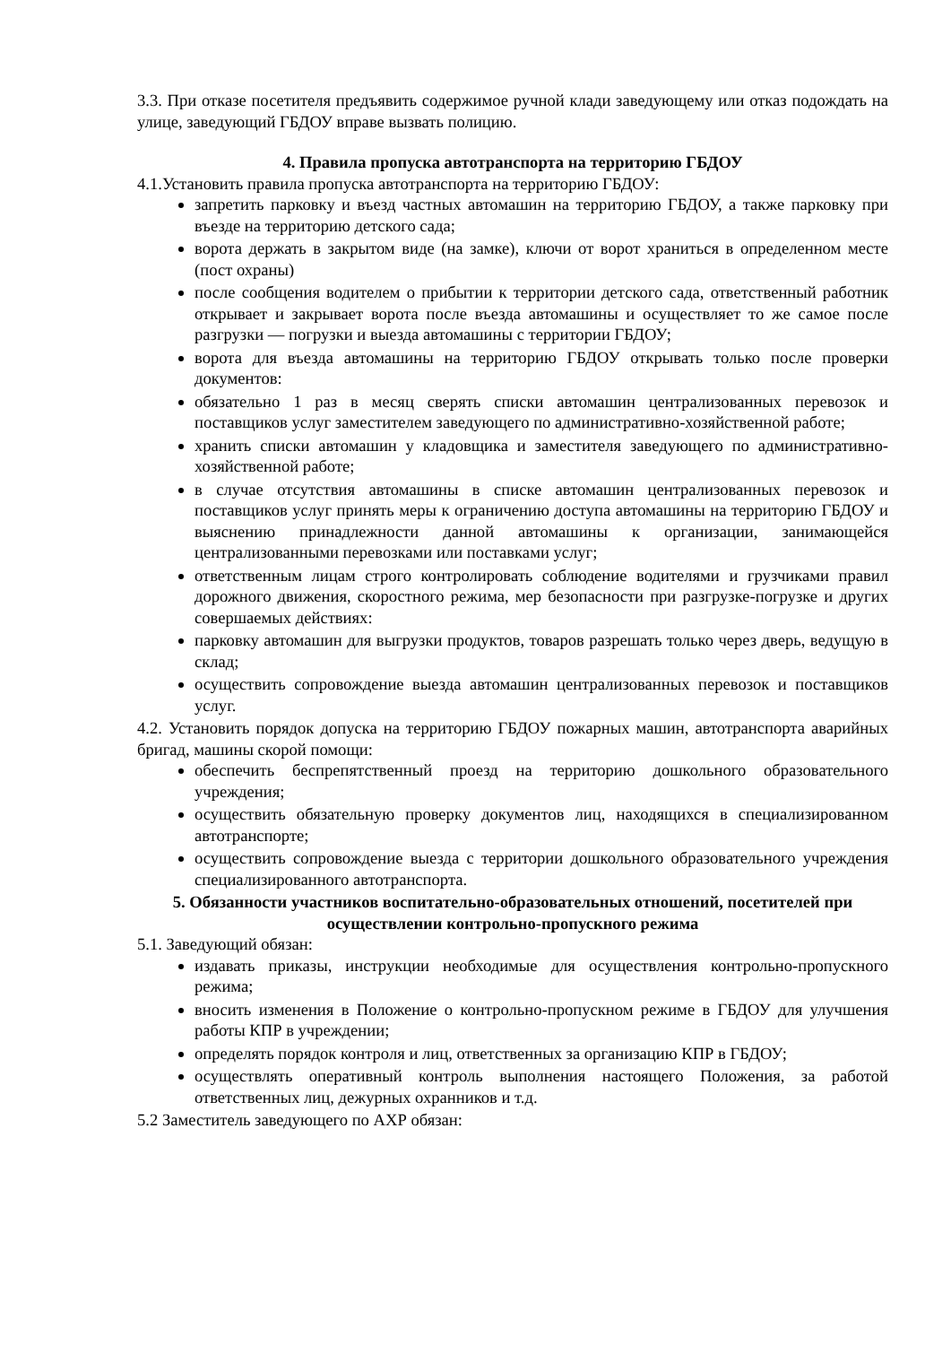3.3. При отказе посетителя предъявить содержимое ручной клади заведующему или отказ подождать на улице, заведующий ГБДОУ вправе вызвать полицию.
4. Правила пропуска автотранспорта на территорию ГБДОУ
4.1.Установить правила пропуска автотранспорта на территорию ГБДОУ:
запретить парковку и въезд частных автомашин на территорию ГБДОУ, а также парковку при въезде на территорию детского сада;
ворота держать в закрытом виде (на замке), ключи от ворот храниться в определенном месте (пост охраны)
после сообщения водителем о прибытии к территории детского сада, ответственный работник открывает и закрывает ворота после въезда автомашины и осуществляет то же самое после разгрузки — погрузки и выезда автомашины с территории ГБДОУ;
ворота для въезда автомашины на территорию ГБДОУ открывать только после проверки документов:
обязательно 1 раз в месяц сверять списки автомашин централизованных перевозок и поставщиков услуг заместителем заведующего по административно-хозяйственной работе;
хранить списки автомашин у кладовщика и заместителя заведующего по административно-хозяйственной работе;
в случае отсутствия автомашины в списке автомашин централизованных перевозок и поставщиков услуг принять меры к ограничению доступа автомашины на территорию ГБДОУ и выяснению принадлежности данной автомашины к организации, занимающейся централизованными перевозками или поставками услуг;
ответственным лицам строго контролировать соблюдение водителями и грузчиками правил дорожного движения, скоростного режима, мер безопасности при разгрузке-погрузке и других совершаемых действиях:
парковку автомашин для выгрузки продуктов, товаров разрешать только через дверь, ведущую в склад;
осуществить сопровождение выезда автомашин централизованных перевозок и поставщиков услуг.
4.2. Установить порядок допуска на территорию ГБДОУ пожарных машин, автотранспорта аварийных бригад, машины скорой помощи:
обеспечить беспрепятственный проезд на территорию дошкольного образовательного учреждения;
осуществить обязательную проверку документов лиц, находящихся в специализированном автотранспорте;
осуществить сопровождение выезда с территории дошкольного образовательного учреждения специализированного автотранспорта.
5. Обязанности участников воспитательно-образовательных отношений, посетителей при осуществлении контрольно-пропускного режима
5.1. Заведующий обязан:
издавать приказы, инструкции необходимые для осуществления контрольно-пропускного режима;
вносить изменения в Положение о контрольно-пропускном режиме в ГБДОУ для улучшения работы КПР в учреждении;
определять порядок контроля и лиц, ответственных за организацию КПР в ГБДОУ;
осуществлять оперативный контроль выполнения настоящего Положения, за работой ответственных лиц, дежурных охранников и т.д.
5.2 Заместитель заведующего по АХР обязан: